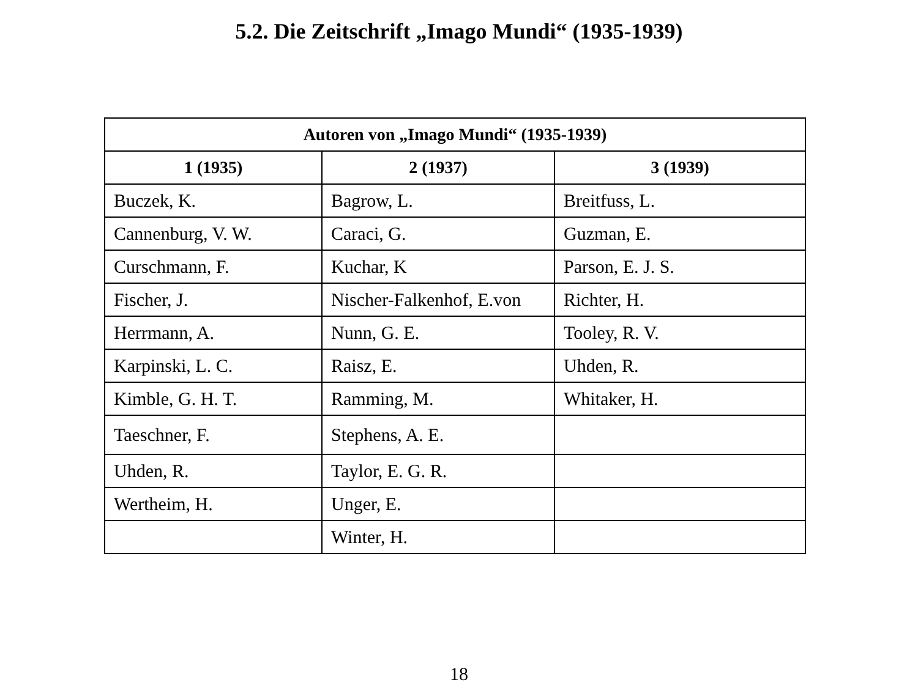5.2. Die Zeitschrift „Imago Mundi“ (1935-1939)
| Autoren von „Imago Mundi“ (1935-1939) | | |
| --- | --- | --- |
| 1 (1935) | 2 (1937) | 3 (1939) |
| Buczek, K. | Bagrow, L. | Breitfuss, L. |
| Cannenburg, V. W. | Caraci, G. | Guzman, E. |
| Curschmann, F. | Kuchar, K | Parson, E. J. S. |
| Fischer, J. | Nischer-Falkenhof, E.von | Richter, H. |
| Herrmann, A. | Nunn, G. E. | Tooley, R. V. |
| Karpinski, L. C. | Raisz, E. | Uhden, R. |
| Kimble, G. H. T. | Ramming, M. | Whitaker, H. |
| Taeschner, F. | Stephens, A. E. | |
| Uhden, R. | Taylor, E. G. R. | |
| Wertheim, H. | Unger, E. | |
| | Winter, H. | |
18